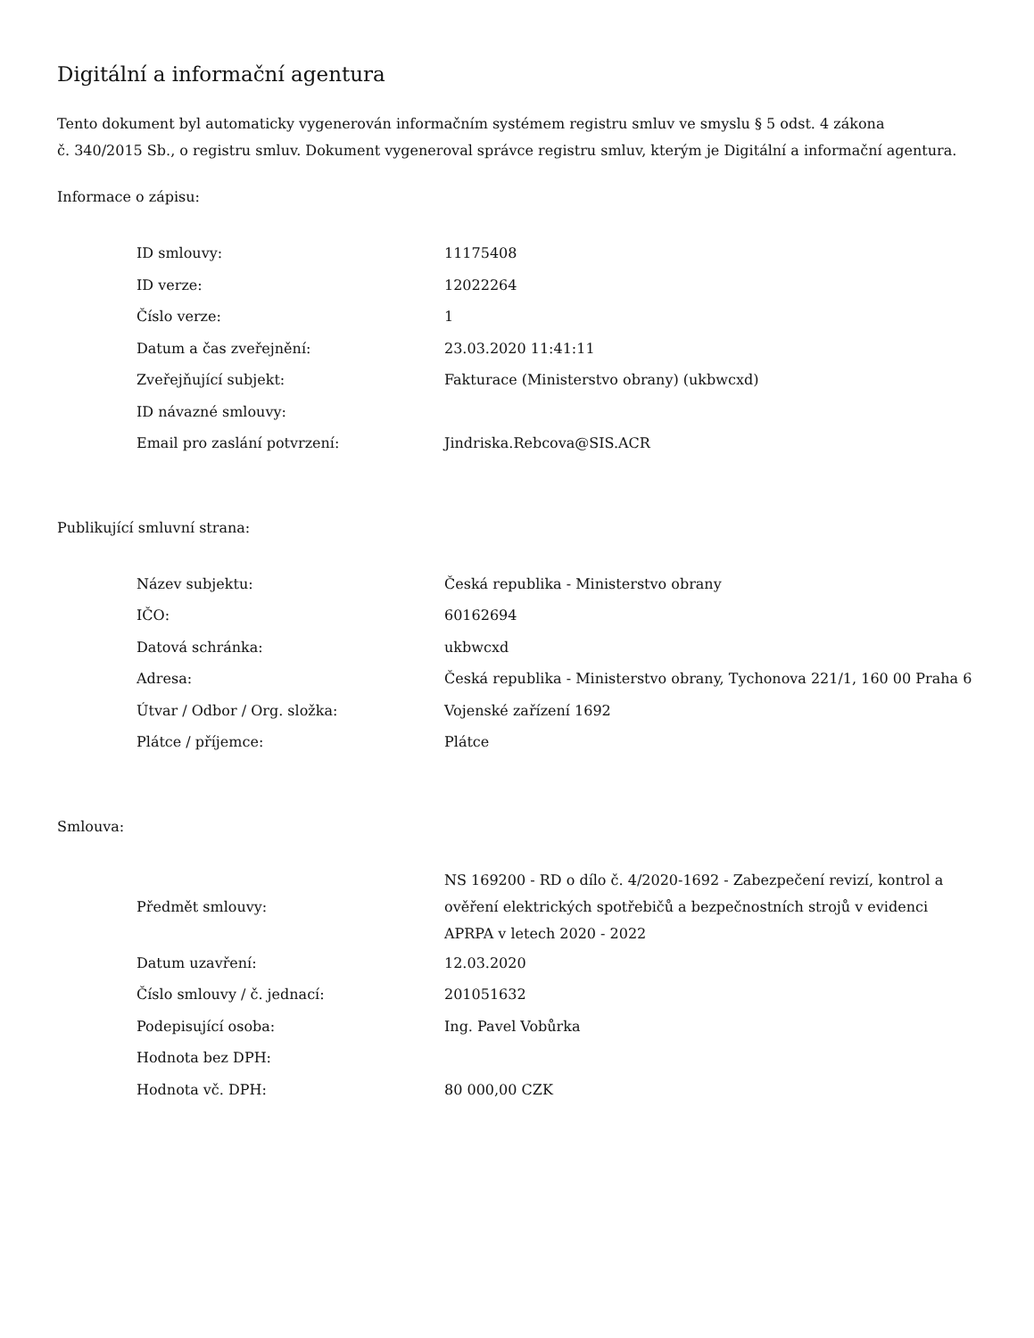Digitální a informační agentura
Tento dokument byl automaticky vygenerován informačním systémem registru smluv ve smyslu § 5 odst. 4 zákona
č. 340/2015 Sb., o registru smluv. Dokument vygeneroval správce registru smluv, kterým je Digitální a informační agentura.
Informace o zápisu:
| ID smlouvy: | 11175408 |
| ID verze: | 12022264 |
| Číslo verze: | 1 |
| Datum a čas zveřejnění: | 23.03.2020 11:41:11 |
| Zveřejňující subjekt: | Fakturace (Ministerstvo obrany) (ukbwcxd) |
| ID návazné smlouvy: | |
| Email pro zaslání potvrzení: | Jindriska.Rebcova@SIS.ACR |
Publikující smluvní strana:
| Název subjektu: | Česká republika - Ministerstvo obrany |
| IČO: | 60162694 |
| Datová schránka: | ukbwcxd |
| Adresa: | Česká republika - Ministerstvo obrany, Tychonova 221/1, 160 00 Praha 6 |
| Útvar / Odbor / Org. složka: | Vojenské zařízení 1692 |
| Plátce / příjemce: | Plátce |
Smlouva:
| Předmět smlouvy: | NS 169200 - RD o dílo č. 4/2020-1692 - Zabezpečení revizí, kontrol a ověření elektrických spotřebičů a bezpečnostních strojů v evidenci APRPA v letech 2020 - 2022 |
| Datum uzavření: | 12.03.2020 |
| Číslo smlouvy / č. jednací: | 201051632 |
| Podepisující osoba: | Ing. Pavel Vobůrka |
| Hodnota bez DPH: | |
| Hodnota vč. DPH: | 80 000,00 CZK |